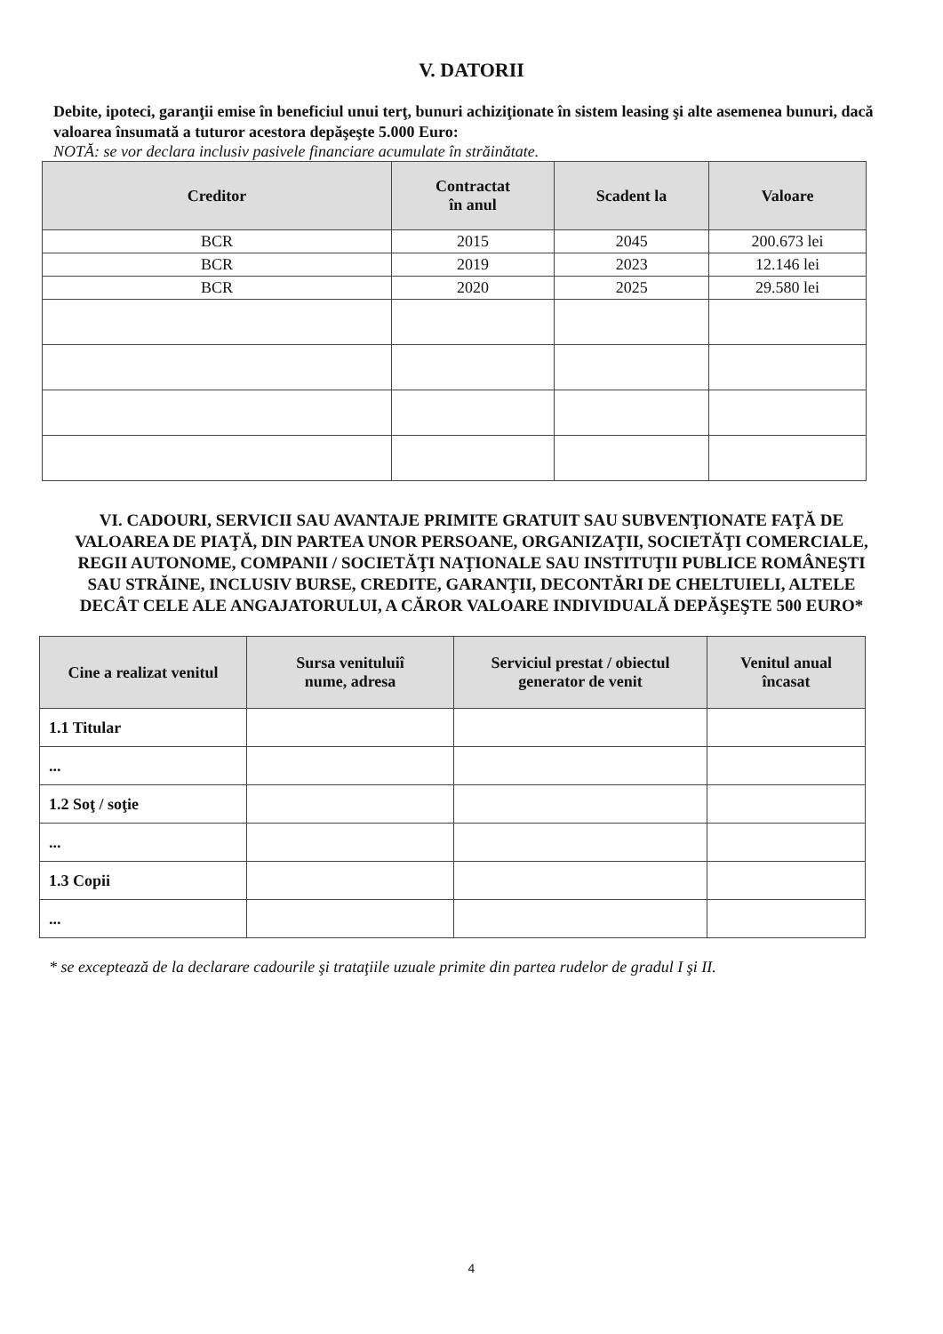V. DATORII
Debite, ipoteci, garanţii emise în beneficiul unui terţ, bunuri achiziţionate în sistem leasing şi alte asemenea bunuri, dacă valoarea însumată a tuturor acestora depăşeşte 5.000 Euro:
NOTĂ: se vor declara inclusiv pasivele financiare acumulate în străinătate.
| Creditor | Contractat în anul | Scadent la | Valoare |
| --- | --- | --- | --- |
| BCR | 2015 | 2045 | 200.673 lei |
| BCR | 2019 | 2023 | 12.146 lei |
| BCR | 2020 | 2025 | 29.580 lei |
VI. CADOURI, SERVICII SAU AVANTAJE PRIMITE GRATUIT SAU SUBVENŢIONATE FAŢĂ DE VALOAREA DE PIAŢĂ, DIN PARTEA UNOR PERSOANE, ORGANIZAŢII, SOCIETĂŢI COMERCIALE, REGII AUTONOME, COMPANII / SOCIETĂŢI NAŢIONALE SAU INSTITUŢII PUBLICE ROMÂNEŞTI SAU STRĂINE, INCLUSIV BURSE, CREDITE, GARANŢII, DECONTĂRI DE CHELTUIELI, ALTELE DECÂT CELE ALE ANGAJATORULUI, A CĂROR VALOARE INDIVIDUALĂ DEPĂŞEŞTE 500 EURO*
| Cine a realizat venitul | Sursa venituluiî nume, adresa | Serviciul prestat / obiectul generator de venit | Venitul anual încasat |
| --- | --- | --- | --- |
| 1.1 Titular | | | |
| ... | | | |
| 1.2 Soţ / soţie | | | |
| ... | | | |
| 1.3 Copii | | | |
| ... | | | |
* se exceptează de la declarare cadourile şi trataţiile uzuale primite din partea rudelor de gradul I şi II.
4